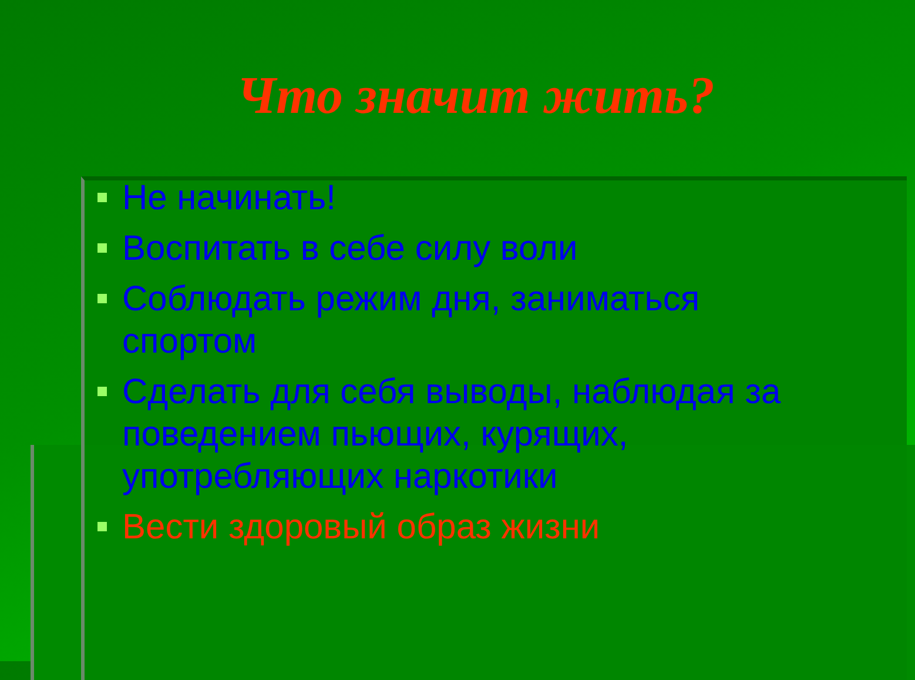Что значит жить?
Не начинать!
Воспитать в себе силу воли
Соблюдать режим дня, заниматься спортом
Сделать для себя выводы, наблюдая за поведением пьющих, курящих, употребляющих наркотики
Вести здоровый образ жизни